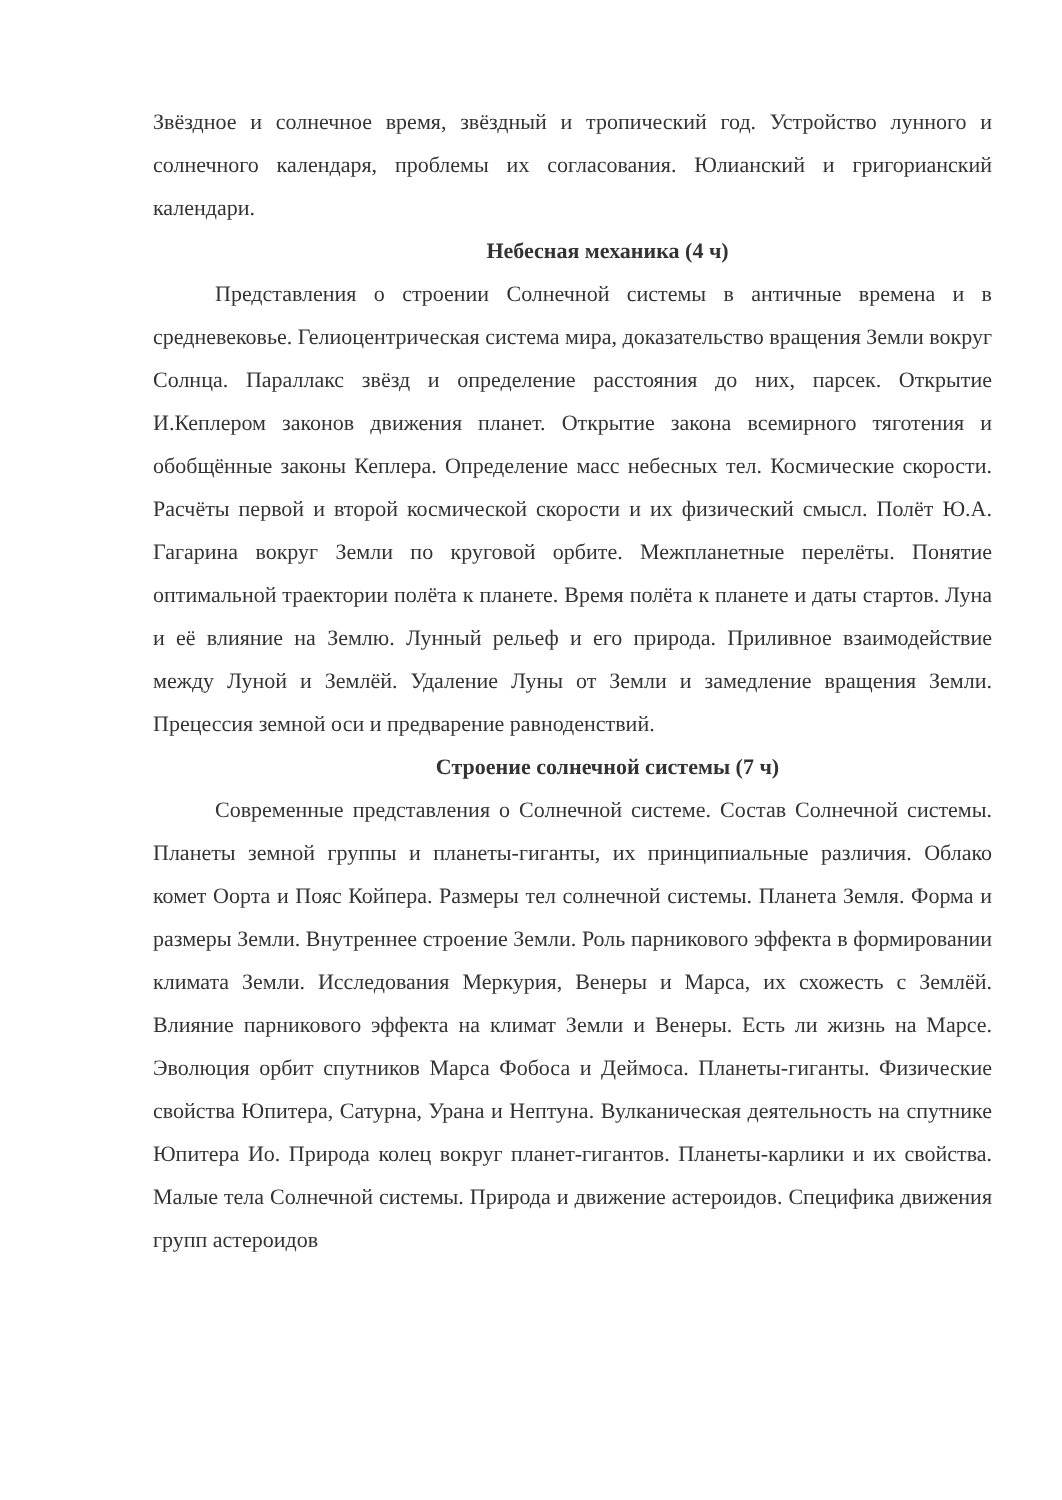Звёздное и солнечное время, звёздный и тропический год. Устройство лунного и солнечного календаря, проблемы их согласования. Юлианский и григорианский календари.
Небесная механика (4 ч)
Представления о строении Солнечной системы в античные времена и в средневековье. Гелиоцентрическая система мира, доказательство вращения Земли вокруг Солнца. Параллакс звёзд и определение расстояния до них, парсек. Открытие И.Кеплером законов движения планет. Открытие закона всемирного тяготения и обобщённые законы Кеплера. Определение масс небесных тел. Космические скорости. Расчёты первой и второй космической скорости и их физический смысл. Полёт Ю.А. Гагарина вокруг Земли по круговой орбите. Межпланетные перелёты. Понятие оптимальной траектории полёта к планете. Время полёта к планете и даты стартов. Луна и её влияние на Землю. Лунный рельеф и его природа. Приливное взаимодействие между Луной и Землёй. Удаление Луны от Земли и замедление вращения Земли. Прецессия земной оси и предварение равноденствий.
Строение солнечной системы (7 ч)
Современные представления о Солнечной системе. Состав Солнечной системы. Планеты земной группы и планеты-гиганты, их принципиальные различия. Облако комет Оорта и Пояс Койпера. Размеры тел солнечной системы. Планета Земля. Форма и размеры Земли. Внутреннее строение Земли. Роль парникового эффекта в формировании климата Земли. Исследования Меркурия, Венеры и Марса, их схожесть с Землёй. Влияние парникового эффекта на климат Земли и Венеры. Есть ли жизнь на Марсе. Эволюция орбит спутников Марса Фобоса и Деймоса. Планеты-гиганты. Физические свойства Юпитера, Сатурна, Урана и Нептуна. Вулканическая деятельность на спутнике Юпитера Ио. Природа колец вокруг планет-гигантов. Планеты-карлики и их свойства. Малые тела Солнечной системы. Природа и движение астероидов. Специфика движения групп астероидов